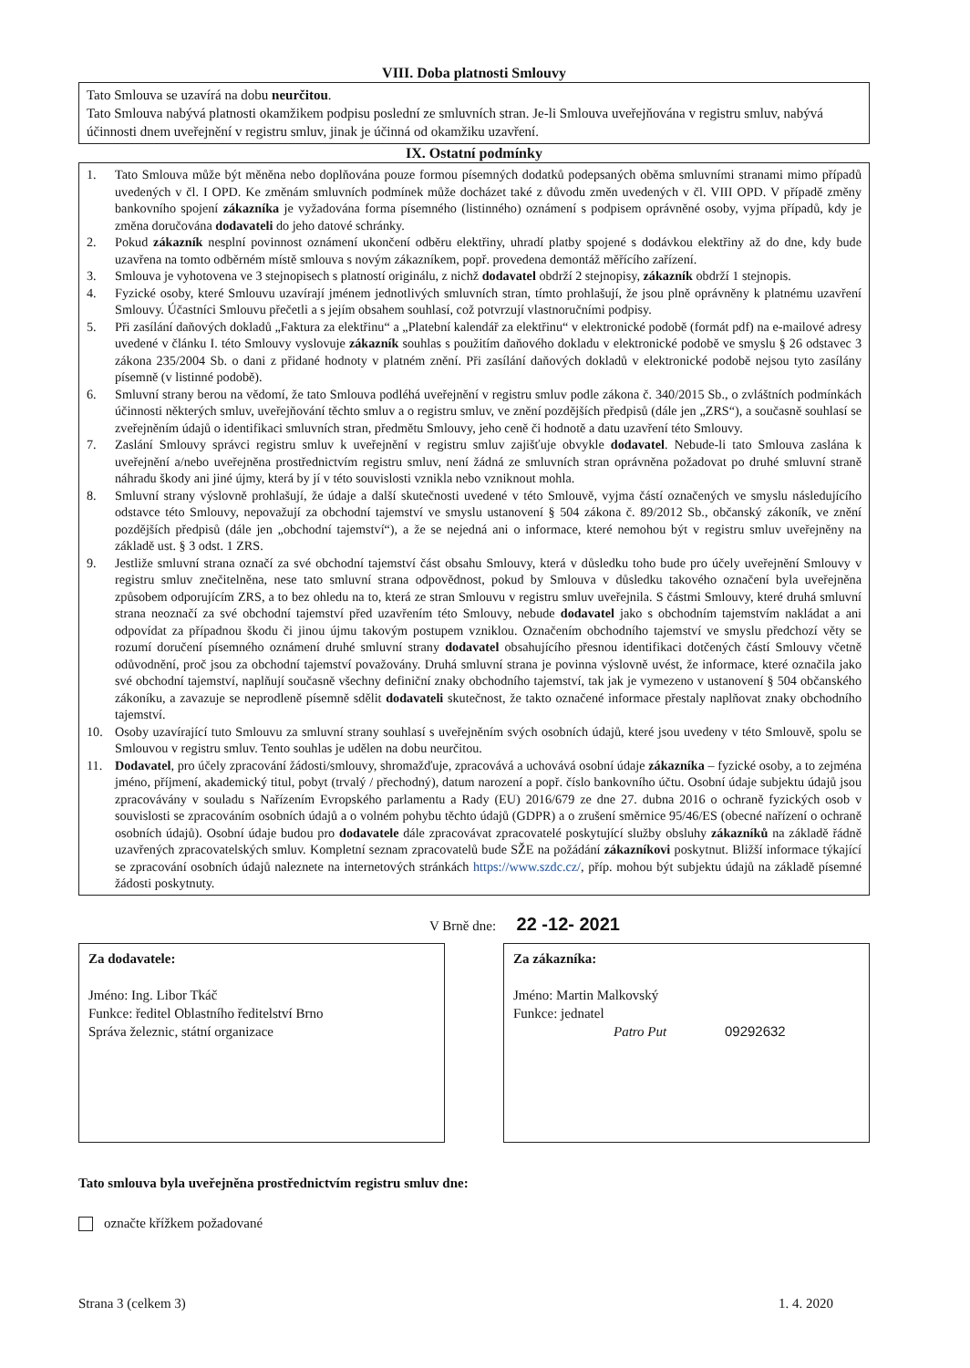VIII. Doba platnosti Smlouvy
Tato Smlouva se uzavírá na dobu neurčitou.
Tato Smlouva nabývá platnosti okamžikem podpisu poslední ze smluvních stran. Je-li Smlouva uveřejňována v registru smluv, nabývá účinnosti dnem uveřejnění v registru smluv, jinak je účinná od okamžiku uzavření.
IX. Ostatní podmínky
1. Tato Smlouva může být měněna nebo doplňována pouze formou písemných dodatků podepsaných oběma smluvními stranami mimo případů uvedených v čl. I OPD. Ke změnám smluvních podmínek může docházet také z důvodu změn uvedených v čl. VIII OPD. V případě změny bankovního spojení zákazníka je vyžadována forma písemného (listinného) oznámení s podpisem oprávněné osoby, vyjma případů, kdy je změna doručována dodavateli do jeho datové schránky.
2. Pokud zákazník nesplní povinnost oznámení ukončení odběru elektřiny, uhradí platby spojené s dodávkou elektřiny až do dne, kdy bude uzavřena na tomto odběrném místě smlouva s novým zákazníkem, popř. provedena demontáž měřícího zařízení.
3. Smlouva je vyhotovena ve 3 stejnopisech s platností originálu, z nichž dodavatel obdrží 2 stejnopisy, zákazník obdrží 1 stejnopis.
4. Fyzické osoby, které Smlouvu uzavírají jménem jednotlivých smluvních stran, tímto prohlašují, že jsou plně oprávněny k platnému uzavření Smlouvy. Účastníci Smlouvu přečetli a s jejím obsahem souhlasí, což potvrzují vlastnoručními podpisy.
5. Při zasílání daňových dokladů „Faktura za elektřinu“ a „Platební kalendář za elektřinu“ v elektronické podobě (formát pdf) na e-mailové adresy uvedené v článku I. této Smlouvy vyslovuje zákazník souhlas s použitím daňového dokladu v elektronické podobě ve smyslu § 26 odstavec 3 zákona 235/2004 Sb. o dani z přidané hodnoty v platném znění. Při zasílání daňových dokladů v elektronické podobě nejsou tyto zasílány písemně (v listinné podobě).
6. Smluvní strany berou na vědomí, že tato Smlouva podléhá uveřejnění v registru smluv podle zákona č. 340/2015 Sb., o zvláštních podmínkách účinnosti některých smluv, uveřejňování těchto smluv a o registru smluv, ve znění pozdějších předpisů (dále jen „ZRS“), a současně souhlasí se zveřejněním údajů o identifikaci smluvních stran, předmětu Smlouvy, jeho ceně či hodnotě a datu uzavření této Smlouvy.
7. Zaslání Smlouvy správci registru smluv k uveřejnění v registru smluv zajišťuje obvykle dodavatel. Nebude-li tato Smlouva zaslána k uveřejnění a/nebo uveřejněna prostřednictvím registru smluv, není žádná ze smluvních stran oprávněna požadovat po druhé smluvní straně náhradu škody ani jiné újmy, která by jí v této souvislosti vznikla nebo vzniknout mohla.
8. Smluvní strany výslovně prohlašují, že údaje a další skutečnosti uvedené v této Smlouvě, vyjma částí označených ve smyslu následujícího odstavce této Smlouvy, nepovažují za obchodní tajemství ve smyslu ustanovení § 504 zákona č. 89/2012 Sb., občanský zákoník, ve znění pozdějších předpisů (dále jen „obchodní tajemství“), a že se nejedná ani o informace, které nemohou být v registru smluv uveřejněny na základě ust. § 3 odst. 1 ZRS.
9. Jestliže smluvní strana označí za své obchodní tajemství část obsahu Smlouvy, která v důsledku toho bude pro účely uveřejnění Smlouvy v registru smluv znečitelněna, nese tato smluvní strana odpovědnost, pokud by Smlouva v důsledku takového označení byla uveřejněna způsobem odporujícím ZRS, a to bez ohledu na to, která ze stran Smlouvu v registru smluv uveřejnila. S částmi Smlouvy, které druhá smluvní strana neoznačí za své obchodní tajemství před uzavřením této Smlouvy, nebude dodavatel jako s obchodním tajemstvím nakládat a ani odpovídat za případnou škodu či jinou újmu takovým postupem vzniklou. Označením obchodního tajemství ve smyslu předchozí věty se rozumí doručení písemného oznámení druhé smluvní strany dodavatel obsahujícího přesnou identifikaci dotčených částí Smlouvy včetně odůvodnění, proč jsou za obchodní tajemství považovány. Druhá smluvní strana je povinna výslovně uvést, že informace, které označila jako své obchodní tajemství, naplňují současně všechny definiční znaky obchodního tajemství, tak jak je vymezeno v ustanovení § 504 občanského zákoníku, a zavazuje se neprodleně písemně sdělit dodavateli skutečnost, že takto označené informace přestaly naplňovat znaky obchodního tajemství.
10. Osoby uzavírající tuto Smlouvu za smluvní strany souhlasí s uveřejněním svých osobních údajů, které jsou uvedeny v této Smlouvě, spolu se Smlouvou v registru smluv. Tento souhlas je udělen na dobu neurčitou.
11. Dodavatel, pro účely zpracování žádosti/smlouvy, shromažďuje, zpracovává a uchovává osobní údaje zákazníka – fyzické osoby, a to zejména jméno, příjmení, akademický titul, pobyt (trvalý / přechodný), datum narození a popř. číslo bankovního účtu. Osobní údaje subjektu údajů jsou zpracovávány v souladu s Nařízením Evropského parlamentu a Rady (EU) 2016/679 ze dne 27. dubna 2016 o ochraně fyzických osob v souvislosti se zpracováním osobních údajů a o volném pohybu těchto údajů (GDPR) a o zrušení směrnice 95/46/ES (obecné nařízení o ochraně osobních údajů). Osobní údaje budou pro dodavatele dále zpracovávat zpracovatelé poskytující služby obsluhy zákazníků na základě řádně uzavřených zpracovatelských smluv. Kompletní seznam zpracovatelů bude SŽE na požádání zákazníkovi poskytnut. Bližší informace týkající se zpracování osobních údajů naleznete na internetových stránkách https://www.szdc.cz/, příp. mohou být subjektu údajů na základě písemné žádosti poskytnuty.
V Brně dne: 22 -12- 2021
Za dodavatele:
Jméno: Ing. Libor Tkáč
Funkce: ředitel Oblastního ředitelství Brno
Správa železnic, státní organizace
Za zákazníka:
Jméno: Martin Malkovský
Funkce: jednatel
Patro Put 09292632
Tato smlouva byla uveřejněna prostřednictvím registru smluv dne:
označte křížkem požadované
Strana 3 (celkem 3) 1. 4. 2020